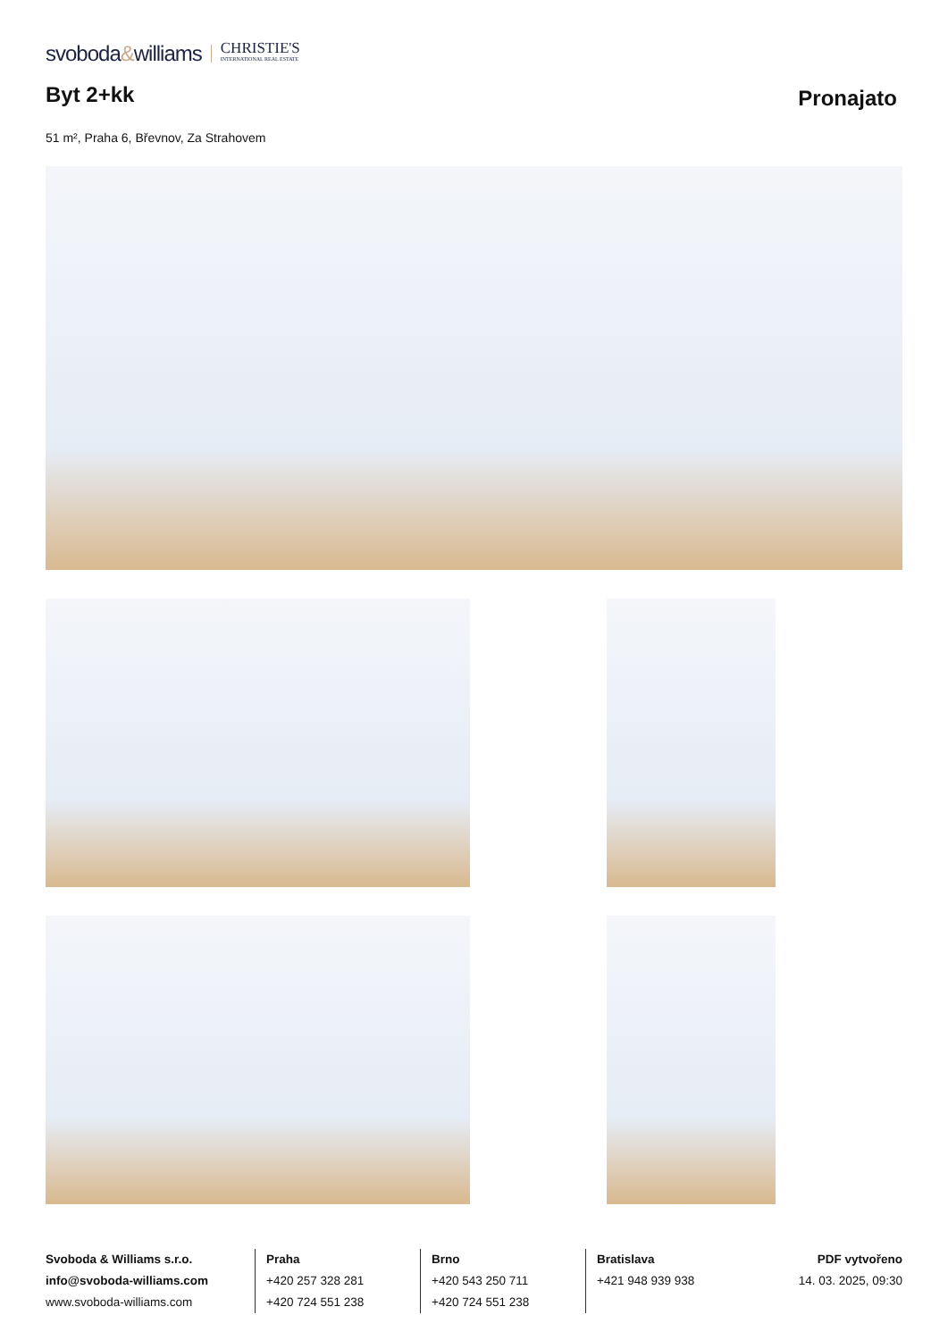svoboda&williams
CHRISTIE'S
INTERNATIONAL REAL ESTATE
Byt 2+kk
Pronajato
51 m², Praha 6, Břevnov, Za Strahovem
Svoboda & Williams s.r.o.
info@svoboda-williams.com
www.svoboda-williams.com
Praha
+420 257 328 281
+420 724 551 238
Brno
+420 543 250 711
+420 724 551 238
Bratislava
+421 948 939 938
PDF vytvořeno
14. 03. 2025, 09:30